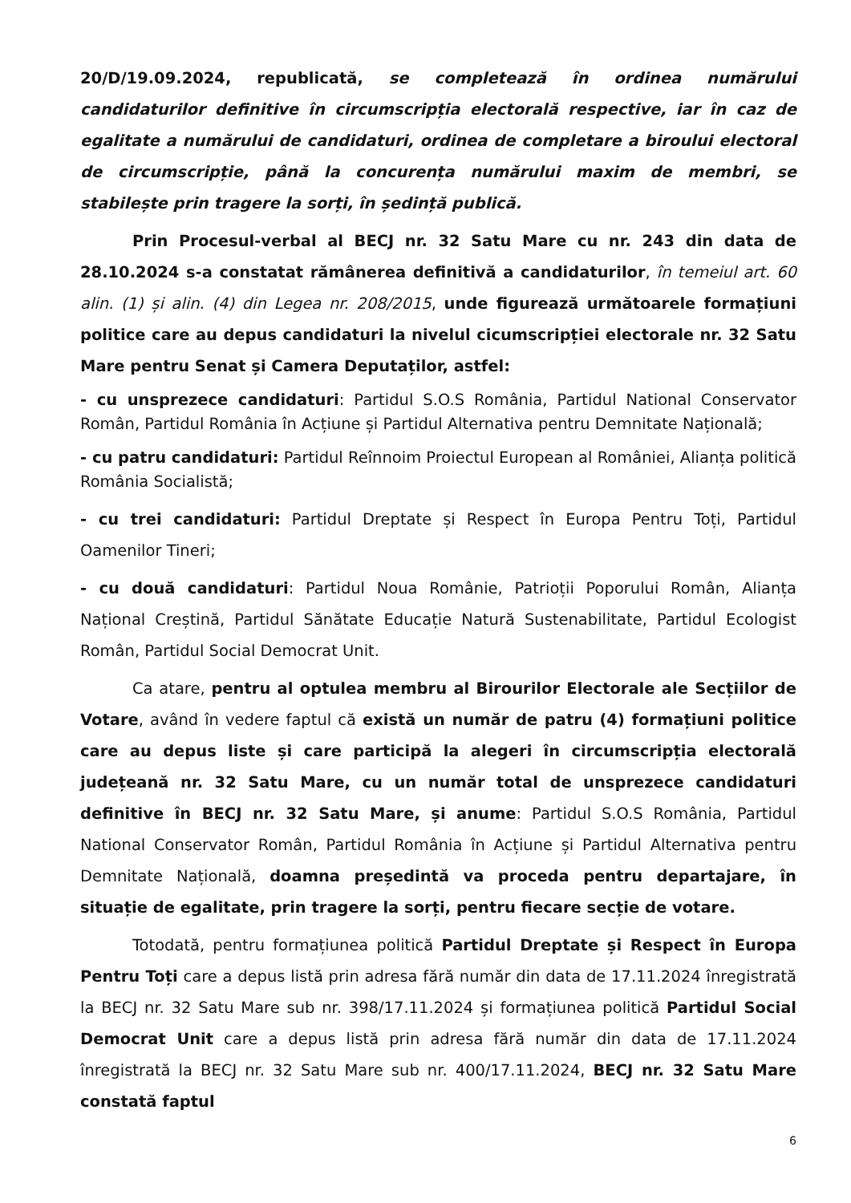20/D/19.09.2024, republicată, se completează în ordinea numărului candidaturilor definitive în circumscripția electorală respective, iar în caz de egalitate a numărului de candidaturi, ordinea de completare a biroului electoral de circumscripție, până la concurența numărului maxim de membri, se stabilește prin tragere la sorți, în ședință publică.
Prin Procesul-verbal al BECJ nr. 32 Satu Mare cu nr. 243 din data de 28.10.2024 s-a constatat rămânerea definitivă a candidaturilor, în temeiul art. 60 alin. (1) și alin. (4) din Legea nr. 208/2015, unde figurează următoarele formațiuni politice care au depus candidaturi la nivelul cicumscripției electorale nr. 32 Satu Mare pentru Senat și Camera Deputaților, astfel:
- cu unsprezece candidaturi: Partidul S.O.S România, Partidul National Conservator Român, Partidul România în Acțiune și Partidul Alternativa pentru Demnitate Națională;
- cu patru candidaturi: Partidul Reînnoim Proiectul European al României, Alianța politică România Socialistă;
- cu trei candidaturi: Partidul Dreptate și Respect în Europa Pentru Toți, Partidul Oamenilor Tineri;
- cu două candidaturi: Partidul Noua Românie, Patrioții Poporului Român, Alianța Național Creștină, Partidul Sănătate Educație Natură Sustenabilitate, Partidul Ecologist Român, Partidul Social Democrat Unit.
Ca atare, pentru al optulea membru al Birourilor Electorale ale Secțiilor de Votare, având în vedere faptul că există un număr de patru (4) formațiuni politice care au depus liste și care participă la alegeri în circumscripția electorală județeană nr. 32 Satu Mare, cu un număr total de unsprezece candidaturi definitive în BECJ nr. 32 Satu Mare, și anume: Partidul S.O.S România, Partidul National Conservator Român, Partidul România în Acțiune și Partidul Alternativa pentru Demnitate Națională, doamna președintă va proceda pentru departajare, în situație de egalitate, prin tragere la sorți, pentru fiecare secție de votare.
Totodată, pentru formațiunea politică Partidul Dreptate și Respect în Europa Pentru Toți care a depus listă prin adresa fără număr din data de 17.11.2024 înregistrată la BECJ nr. 32 Satu Mare sub nr. 398/17.11.2024 și formațiunea politică Partidul Social Democrat Unit care a depus listă prin adresa fără număr din data de 17.11.2024 înregistrată la BECJ nr. 32 Satu Mare sub nr. 400/17.11.2024, BECJ nr. 32 Satu Mare constată faptul
6